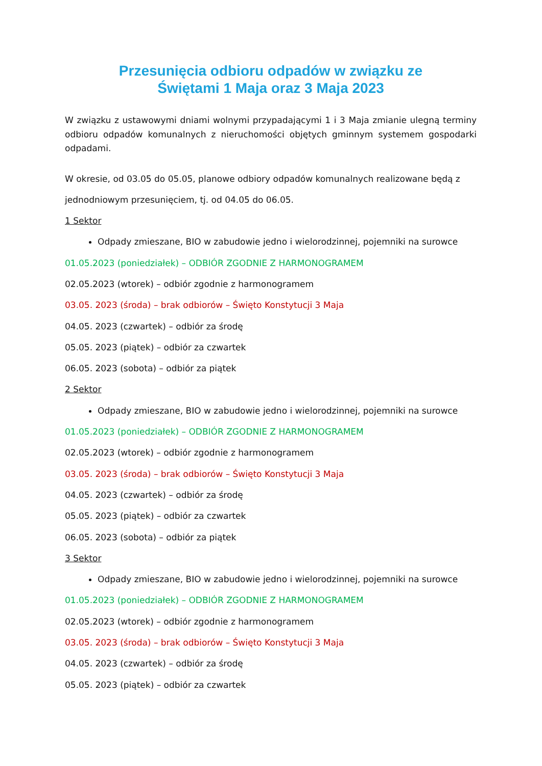Przesunięcia odbioru odpadów w związku ze
Świętami 1 Maja oraz 3 Maja 2023
W związku z ustawowymi dniami wolnymi przypadającymi 1 i 3 Maja zmianie ulegną terminy odbioru odpadów komunalnych z nieruchomości objętych gminnym systemem gospodarki odpadami.
W okresie, od 03.05 do 05.05, planowe odbiory odpadów komunalnych realizowane będą z
jednodniowym przesunięciem, tj. od 04.05 do 06.05.
1 Sektor
Odpady zmieszane, BIO w zabudowie jedno i wielorodzinnej, pojemniki na surowce
01.05.2023 (poniedziałek) – ODBIÓR ZGODNIE Z HARMONOGRAMEM
02.05.2023 (wtorek) – odbiór zgodnie z harmonogramem
03.05. 2023 (środa) – brak odbiorów – Święto Konstytucji 3 Maja
04.05. 2023 (czwartek) – odbiór za środę
05.05. 2023 (piątek) – odbiór za czwartek
06.05. 2023 (sobota) – odbiór za piątek
2 Sektor
Odpady zmieszane, BIO w zabudowie jedno i wielorodzinnej, pojemniki na surowce
01.05.2023 (poniedziałek) – ODBIÓR ZGODNIE Z HARMONOGRAMEM
02.05.2023 (wtorek) – odbiór zgodnie z harmonogramem
03.05. 2023 (środa) – brak odbiorów – Święto Konstytucji 3 Maja
04.05. 2023 (czwartek) – odbiór za środę
05.05. 2023 (piątek) – odbiór za czwartek
06.05. 2023 (sobota) – odbiór za piątek
3 Sektor
Odpady zmieszane, BIO w zabudowie jedno i wielorodzinnej, pojemniki na surowce
01.05.2023 (poniedziałek) – ODBIÓR ZGODNIE Z HARMONOGRAMEM
02.05.2023 (wtorek) – odbiór zgodnie z harmonogramem
03.05. 2023 (środa) – brak odbiorów – Święto Konstytucji 3 Maja
04.05. 2023 (czwartek) – odbiór za środę
05.05. 2023 (piątek) – odbiór za czwartek